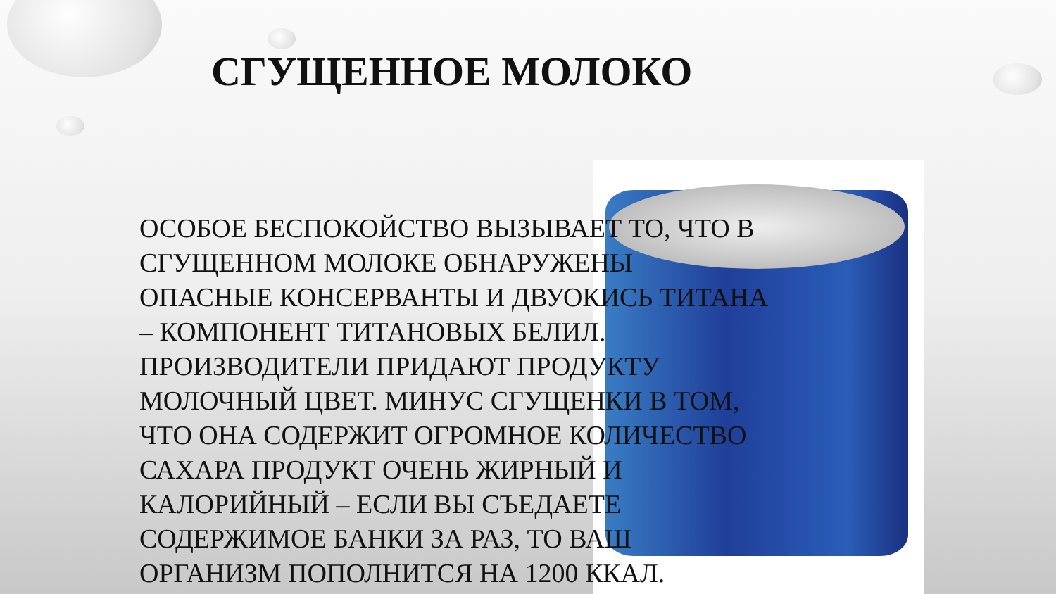СГУЩЕННОЕ МОЛОКО
ОСОБОЕ БЕСПОКОЙСТВО ВЫЗЫВАЕТ ТО, ЧТО В СГУЩЕННОМ МОЛОКЕ ОБНАРУЖЕНЫ ОПАСНЫЕ КОНСЕРВАНТЫ И ДВУОКИСЬ ТИТАНА – КОМПОНЕНТ ТИТАНОВЫХ БЕЛИЛ. ПРОИЗВОДИТЕЛИ ПРИДАЮТ ПРОДУКТУ МОЛОЧНЫЙ ЦВЕТ. МИНУС СГУЩЕНКИ В ТОМ, ЧТО ОНА СОДЕРЖИТ ОГРОМНОЕ КОЛИЧЕСТВО САХАРА ПРОДУКТ ОЧЕНЬ ЖИРНЫЙ И КАЛОРИЙНЫЙ – ЕСЛИ ВЫ СЪЕДАЕТЕ СОДЕРЖИМОЕ БАНКИ ЗА РАЗ, ТО ВАШ ОРГАНИЗМ ПОПОЛНИТСЯ НА 1200 ККАЛ.